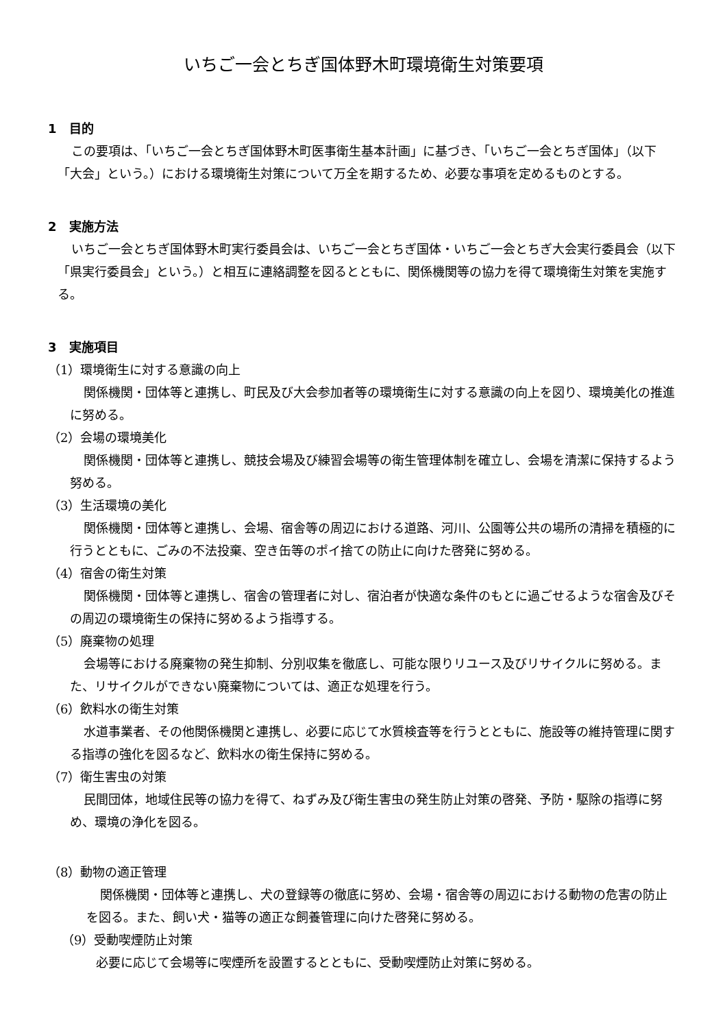いちご一会とちぎ国体野木町環境衛生対策要項
1　目的
この要項は、「いちご一会とちぎ国体野木町医事衛生基本計画」に基づき、「いちご一会とちぎ国体」（以下「大会」という。）における環境衛生対策について万全を期するため、必要な事項を定めるものとする。
2　実施方法
いちご一会とちぎ国体野木町実行委員会は、いちご一会とちぎ国体・いちご一会とちぎ大会実行委員会（以下「県実行委員会」という。）と相互に連絡調整を図るとともに、関係機関等の協力を得て環境衛生対策を実施する。
3　実施項目
（1）環境衛生に対する意識の向上
関係機関・団体等と連携し、町民及び大会参加者等の環境衛生に対する意識の向上を図り、環境美化の推進に努める。
（2）会場の環境美化
関係機関・団体等と連携し、競技会場及び練習会場等の衛生管理体制を確立し、会場を清潔に保持するよう努める。
（3）生活環境の美化
関係機関・団体等と連携し、会場、宿舎等の周辺における道路、河川、公園等公共の場所の清掃を積極的に行うとともに、ごみの不法投棄、空き缶等のポイ捨ての防止に向けた啓発に努める。
（4）宿舎の衛生対策
関係機関・団体等と連携し、宿舎の管理者に対し、宿泊者が快適な条件のもとに過ごせるような宿舎及びその周辺の環境衛生の保持に努めるよう指導する。
（5）廃棄物の処理
会場等における廃棄物の発生抑制、分別収集を徹底し、可能な限りリユース及びリサイクルに努める。また、リサイクルができない廃棄物については、適正な処理を行う。
（6）飲料水の衛生対策
水道事業者、その他関係機関と連携し、必要に応じて水質検査等を行うとともに、施設等の維持管理に関する指導の強化を図るなど、飲料水の衛生保持に努める。
（7）衛生害虫の対策
民間団体，地域住民等の協力を得て、ねずみ及び衛生害虫の発生防止対策の啓発、予防・駆除の指導に努め、環境の浄化を図る。
（8）動物の適正管理
関係機関・団体等と連携し、犬の登録等の徹底に努め、会場・宿舎等の周辺における動物の危害の防止を図る。また、飼い犬・猫等の適正な飼養管理に向けた啓発に努める。
（9）受動喫煙防止対策
必要に応じて会場等に喫煙所を設置するとともに、受動喫煙防止対策に努める。